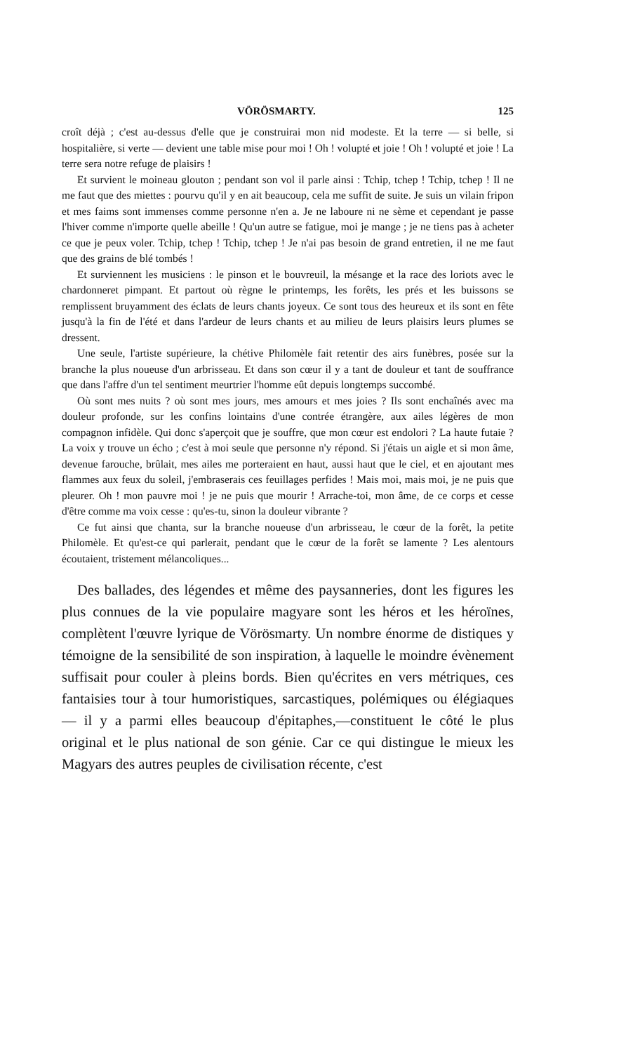VÖRÖSMARTY. 125
croît déjà ; c'est au-dessus d'elle que je construirai mon nid modeste. Et la terre — si belle, si hospitalière, si verte — devient une table mise pour moi ! Oh ! volupté et joie ! Oh ! volupté et joie ! La terre sera notre refuge de plaisirs !
Et survient le moineau glouton ; pendant son vol il parle ainsi : Tchip, tchep ! Tchip, tchep ! Il ne me faut que des miettes : pourvu qu'il y en ait beaucoup, cela me suffit de suite. Je suis un vilain fripon et mes faims sont immenses comme personne n'en a. Je ne laboure ni ne sème et cependant je passe l'hiver comme n'importe quelle abeille ! Qu'un autre se fatigue, moi je mange ; je ne tiens pas à acheter ce que je peux voler. Tchip, tchep ! Tchip, tchep ! Je n'ai pas besoin de grand entretien, il ne me faut que des grains de blé tombés !
Et surviennent les musiciens : le pinson et le bouvreuil, la mésange et la race des loriots avec le chardonneret pimpant. Et partout où règne le printemps, les forêts, les prés et les buissons se remplissent bruyamment des éclats de leurs chants joyeux. Ce sont tous des heureux et ils sont en fête jusqu'à la fin de l'été et dans l'ardeur de leurs chants et au milieu de leurs plaisirs leurs plumes se dressent.
Une seule, l'artiste supérieure, la chétive Philomèle fait retentir des airs funèbres, posée sur la branche la plus noueuse d'un arbrisseau. Et dans son cœur il y a tant de douleur et tant de souffrance que dans l'affre d'un tel sentiment meurtrier l'homme eût depuis longtemps succombé.
Où sont mes nuits ? où sont mes jours, mes amours et mes joies ? Ils sont enchaînés avec ma douleur profonde, sur les confins lointains d'une contrée étrangère, aux ailes légères de mon compagnon infidèle. Qui donc s'aperçoit que je souffre, que mon cœur est endolori ? La haute futaie ? La voix y trouve un écho ; c'est à moi seule que personne n'y répond. Si j'étais un aigle et si mon âme, devenue farouche, brûlait, mes ailes me porteraient en haut, aussi haut que le ciel, et en ajoutant mes flammes aux feux du soleil, j'embraserais ces feuillages perfides ! Mais moi, mais moi, je ne puis que pleurer. Oh ! mon pauvre moi ! je ne puis que mourir ! Arrache-toi, mon âme, de ce corps et cesse d'être comme ma voix cesse : qu'es-tu, sinon la douleur vibrante ?
Ce fut ainsi que chanta, sur la branche noueuse d'un arbrisseau, le cœur de la forêt, la petite Philomèle. Et qu'est-ce qui parlerait, pendant que le cœur de la forêt se lamente ? Les alentours écoutaient, tristement mélancoliques...
Des ballades, des légendes et même des paysanneries, dont les figures les plus connues de la vie populaire magyare sont les héros et les héroïnes, complètent l'œuvre lyrique de Vörösmarty. Un nombre énorme de distiques y témoigne de la sensibilité de son inspiration, à laquelle le moindre évènement suffisait pour couler à pleins bords. Bien qu'écrites en vers métriques, ces fantaisies tour à tour humoristiques, sarcastiques, polémiques ou élégiaques — il y a parmi elles beaucoup d'épitaphes,—constituent le côté le plus original et le plus national de son génie. Car ce qui distingue le mieux les Magyars des autres peuples de civilisation récente, c'est